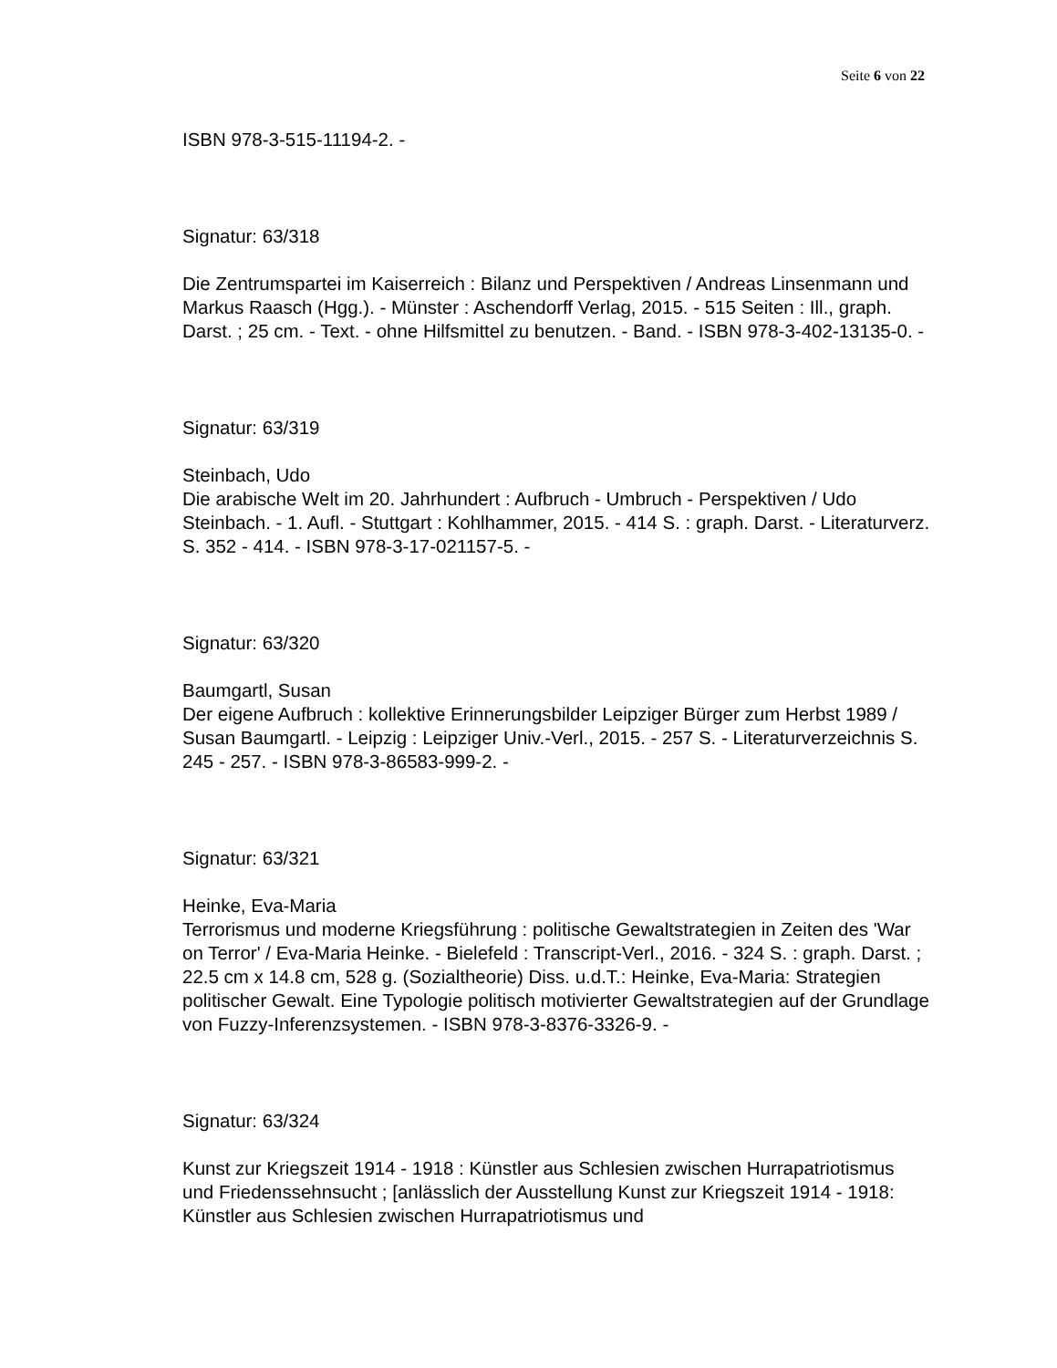Seite 6 von 22
ISBN 978-3-515-11194-2. -
Signatur: 63/318
Die Zentrumspartei im Kaiserreich : Bilanz und Perspektiven / Andreas Linsenmann und Markus Raasch (Hgg.). - Münster : Aschendorff Verlag, 2015. - 515 Seiten : Ill., graph. Darst. ; 25 cm. - Text. - ohne Hilfsmittel zu benutzen. - Band. - ISBN 978-3-402-13135-0. -
Signatur: 63/319
Steinbach, Udo
Die arabische Welt im 20. Jahrhundert : Aufbruch - Umbruch - Perspektiven / Udo Steinbach. - 1. Aufl. - Stuttgart : Kohlhammer, 2015. - 414 S. : graph. Darst. - Literaturverz. S. 352 - 414. - ISBN 978-3-17-021157-5. -
Signatur: 63/320
Baumgartl, Susan
Der eigene Aufbruch : kollektive Erinnerungsbilder Leipziger Bürger zum Herbst 1989 / Susan Baumgartl. - Leipzig : Leipziger Univ.-Verl., 2015. - 257 S. - Literaturverzeichnis S. 245 - 257. - ISBN 978-3-86583-999-2. -
Signatur: 63/321
Heinke, Eva-Maria
Terrorismus und moderne Kriegsführung : politische Gewaltstrategien in Zeiten des 'War on Terror' / Eva-Maria Heinke. - Bielefeld : Transcript-Verl., 2016. - 324 S. : graph. Darst. ; 22.5 cm x 14.8 cm, 528 g. (Sozialtheorie) Diss. u.d.T.: Heinke, Eva-Maria: Strategien politischer Gewalt. Eine Typologie politisch motivierter Gewaltstrategien auf der Grundlage von Fuzzy-Inferenzsystemen. - ISBN 978-3-8376-3326-9. -
Signatur: 63/324
Kunst zur Kriegszeit 1914 - 1918 : Künstler aus Schlesien zwischen Hurrapatriotismus und Friedenssehnsucht ; [anlässlich der Ausstellung Kunst zur Kriegszeit 1914 - 1918: Künstler aus Schlesien zwischen Hurrapatriotismus und